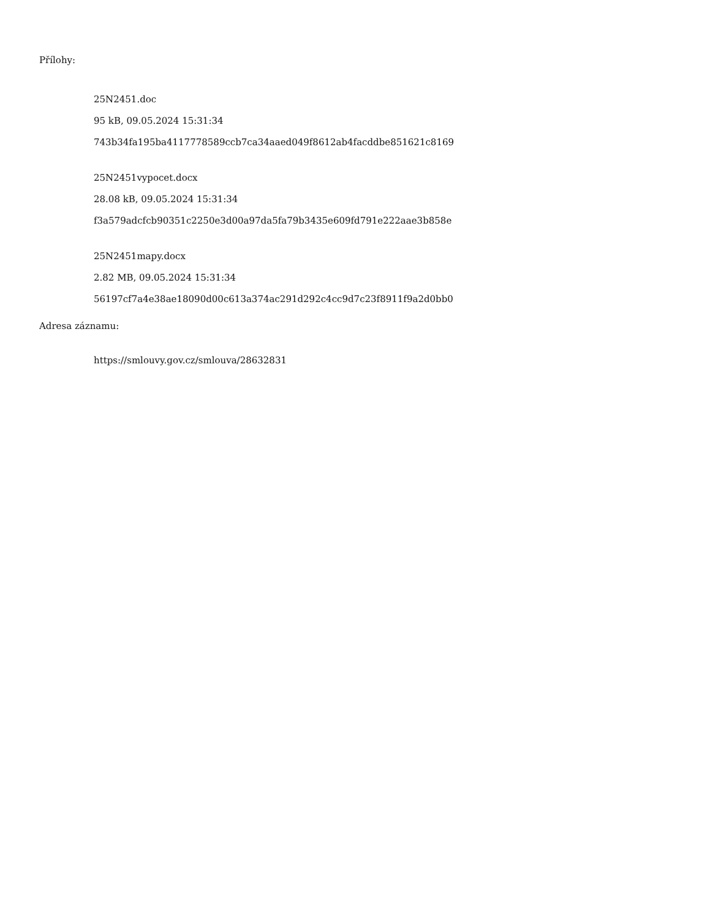Přílohy:
25N2451.doc
95 kB, 09.05.2024 15:31:34
743b34fa195ba4117778589ccb7ca34aaed049f8612ab4facddbe851621c8169
25N2451vypocet.docx
28.08 kB, 09.05.2024 15:31:34
f3a579adcfcb90351c2250e3d00a97da5fa79b3435e609fd791e222aae3b858e
25N2451mapy.docx
2.82 MB, 09.05.2024 15:31:34
56197cf7a4e38ae18090d00c613a374ac291d292c4cc9d7c23f8911f9a2d0bb0
Adresa záznamu:
https://smlouvy.gov.cz/smlouva/28632831